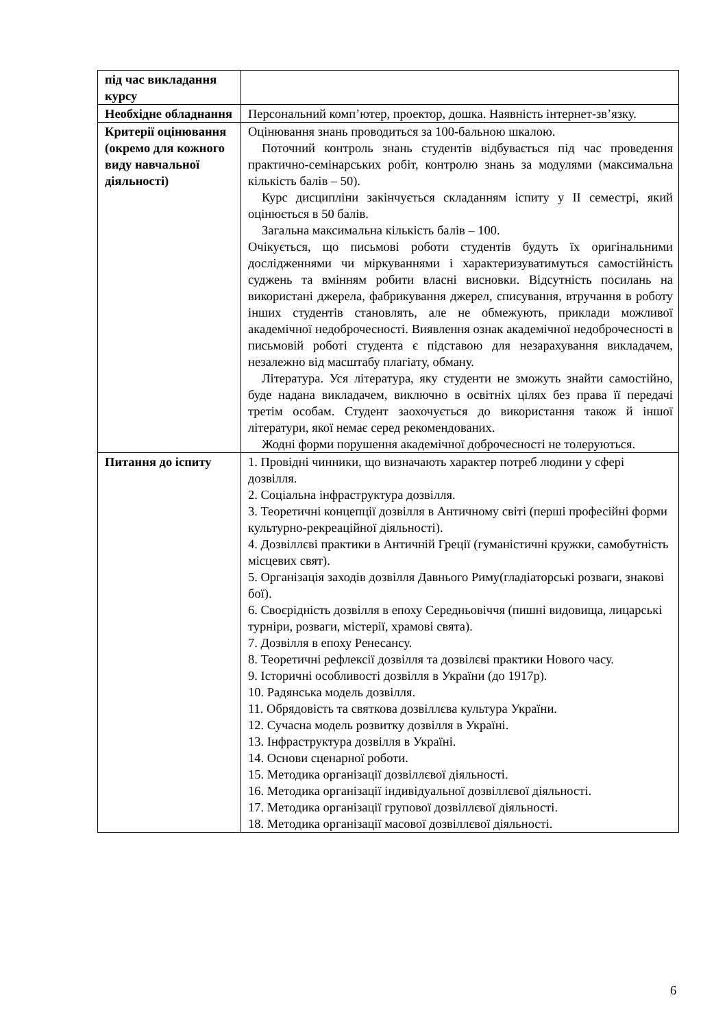| під час викладання курсу | |
| Необхідне обладнання | Персональний комп’ютер, проектор, дошка. Наявність інтернет-зв’язку. |
| Критерії оцінювання (окремо для кожного виду навчальної діяльності) | Оцінювання знань проводиться за 100-бальною шкалою. Поточний контроль знань студентів відбувається під час проведення практично-семінарських робіт, контролю знань за модулями (максимальна кількість балів – 50). Курс дисципліни закінчується складанням іспиту у ІІ семестрі, який оцінюється в 50 балів. Загальна максимальна кількість балів – 100. Очікується, що письмові роботи студентів будуть їх оригінальними дослідженнями чи міркуваннями і характеризуватимуться самостійність суджень та вмінням робити власні висновки. Відсутність посилань на використані джерела, фабрикування джерел, списування, втручання в роботу інших студентів становлять, але не обмежують, приклади можливої академічної недоброчесності. Виявлення ознак академічної недоброчесності в письмовій роботі студента є підставою для незарахування викладачем, незалежно від масштабу плагіату, обману. Література. Уся література, яку студенти не зможуть знайти самостійно, буде надана викладачем, виключно в освітніх цілях без права її передачі третім особам. Студент заохочується до використання також й іншої літератури, якої немає серед рекомендованих. Жодні форми порушення академічної доброчесності не толеруються. |
| Питання до іспиту | 1. Провідні чинники, що визначають характер потреб людини у сфері дозвілля. 2. Соціальна інфраструктура дозвілля. 3. Теоретичні концепції дозвілля в Античному світі (перші професійні форми культурно-рекреаційної діяльності). 4. Дозвіллєві практики в Античній Греції (гуманістичні кружки, самобутність місцевих свят). 5. Організація заходів дозвілля Давнього Риму(гладіаторські розваги, знакові бої). 6. Своєрідність дозвілля в епоху Середньовіччя (пишні видовища, лицарські турніри, розваги, містерії, храмові свята). 7. Дозвілля в епоху Ренесансу. 8. Теоретичні рефлексії дозвілля та дозвілєві практики Нового часу. 9. Історичні особливості дозвілля в України (до 1917р). 10. Радянська модель дозвілля. 11. Обрядовість та святкова дозвіллєва культура України. 12. Сучасна модель розвитку дозвілля в Україні. 13. Інфраструктура дозвілля в Україні. 14. Основи сценарної роботи. 15. Методика організації дозвіллєвої діяльності. 16. Методика організації індивідуальної дозвіллєвої діяльності. 17. Методика організації групової дозвіллєвої діяльності. 18. Методика організації масової дозвіллєвої діяльності. |
6